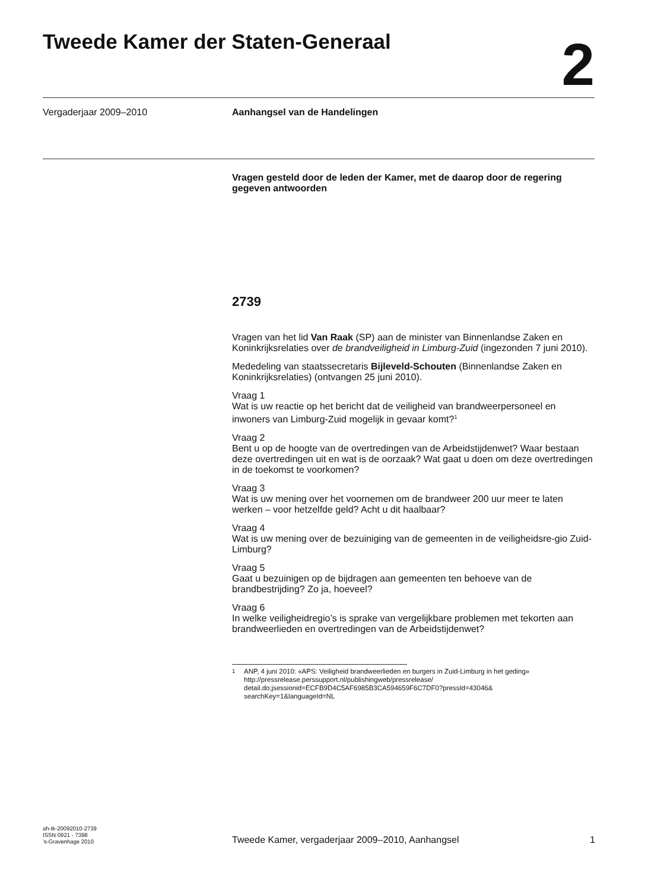Tweede Kamer der Staten-Generaal
2
Vergaderjaar 2009–2010 Aanhangsel van de Handelingen
Vragen gesteld door de leden der Kamer, met de daarop door de regering gegeven antwoorden
2739
Vragen van het lid Van Raak (SP) aan de minister van Binnenlandse Zaken en Koninkrijksrelaties over de brandveiligheid in Limburg-Zuid (ingezonden 7 juni 2010).
Mededeling van staatssecretaris Bijleveld-Schouten (Binnenlandse Zaken en Koninkrijksrelaties) (ontvangen 25 juni 2010).
Vraag 1
Wat is uw reactie op het bericht dat de veiligheid van brandweerpersoneel en inwoners van Limburg-Zuid mogelijk in gevaar komt?<sup>1</sup>
Vraag 2
Bent u op de hoogte van de overtredingen van de Arbeidstijdenwet? Waar bestaan deze overtredingen uit en wat is de oorzaak? Wat gaat u doen om deze overtredingen in de toekomst te voorkomen?
Vraag 3
Wat is uw mening over het voornemen om de brandweer 200 uur meer te laten werken – voor hetzelfde geld? Acht u dit haalbaar?
Vraag 4
Wat is uw mening over de bezuiniging van de gemeenten in de veiligheidsre-gio Zuid-Limburg?
Vraag 5
Gaat u bezuinigen op de bijdragen aan gemeenten ten behoeve van de brandbestrijding? Zo ja, hoeveel?
Vraag 6
In welke veiligheidregio’s is sprake van vergelijkbare problemen met tekorten aan brandweerlieden en overtredingen van de Arbeidstijdenwet?
<sup>1</sup> ANP, 4 juni 2010: «APS: Veiligheid brandweerlieden en burgers in Zuid-Limburg in het geding»
http://pressrelease.perssupport.nl/publishingweb/pressrelease/
detail.do;jsessionid=ECFB9D4C5AF6985B3CA594659F6C7DF0?pressId=43046&
searchKey=1&languageId=NL
ah-tk-20092010-2739
ISSN 0921 - 7398
’s-Gravenhage 2010
Tweede Kamer, vergaderjaar 2009–2010, Aanhangsel 1